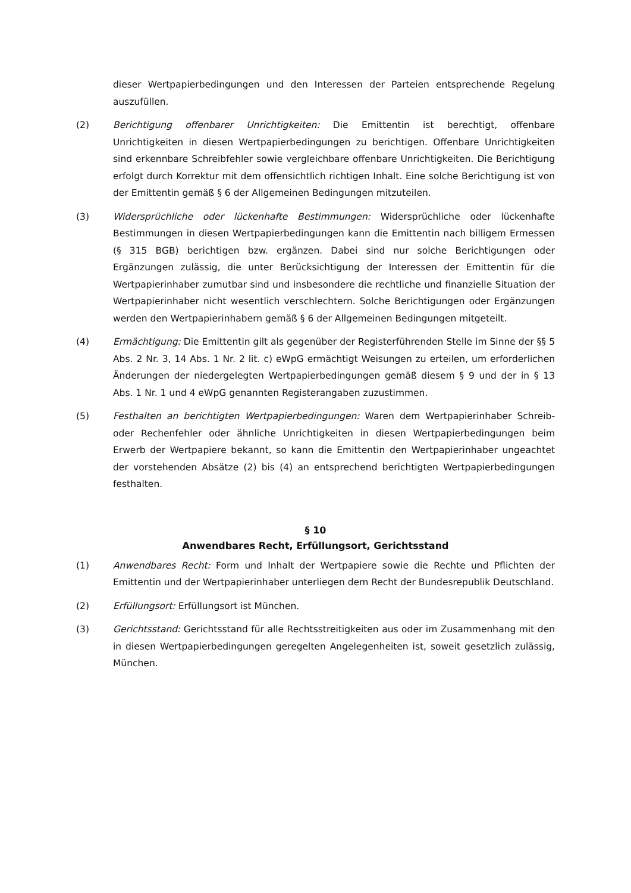dieser Wertpapierbedingungen und den Interessen der Parteien entsprechende Regelung auszufüllen.
(2) Berichtigung offenbarer Unrichtigkeiten: Die Emittentin ist berechtigt, offenbare Unrichtigkeiten in diesen Wertpapierbedingungen zu berichtigen. Offenbare Unrichtigkeiten sind erkennbare Schreibfehler sowie vergleichbare offenbare Unrichtigkeiten. Die Berichtigung erfolgt durch Korrektur mit dem offensichtlich richtigen Inhalt. Eine solche Berichtigung ist von der Emittentin gemäß § 6 der Allgemeinen Bedingungen mitzuteilen.
(3) Widersprüchliche oder lückenhafte Bestimmungen: Widersprüchliche oder lückenhafte Bestimmungen in diesen Wertpapierbedingungen kann die Emittentin nach billigem Ermessen (§ 315 BGB) berichtigen bzw. ergänzen. Dabei sind nur solche Berichtigungen oder Ergänzungen zulässig, die unter Berücksichtigung der Interessen der Emittentin für die Wertpapierinhaber zumutbar sind und insbesondere die rechtliche und finanzielle Situation der Wertpapierinhaber nicht wesentlich verschlechtern. Solche Berichtigungen oder Ergänzungen werden den Wertpapierinhabern gemäß § 6 der Allgemeinen Bedingungen mitgeteilt.
(4) Ermächtigung: Die Emittentin gilt als gegenüber der Registerführenden Stelle im Sinne der §§ 5 Abs. 2 Nr. 3, 14 Abs. 1 Nr. 2 lit. c) eWpG ermächtigt Weisungen zu erteilen, um erforderlichen Änderungen der niedergelegten Wertpapierbedingungen gemäß diesem § 9 und der in § 13 Abs. 1 Nr. 1 und 4 eWpG genannten Registerangaben zuzustimmen.
(5) Festhalten an berichtigten Wertpapierbedingungen: Waren dem Wertpapierinhaber Schreib- oder Rechenfehler oder ähnliche Unrichtigkeiten in diesen Wertpapierbedingungen beim Erwerb der Wertpapiere bekannt, so kann die Emittentin den Wertpapierinhaber ungeachtet der vorstehenden Absätze (2) bis (4) an entsprechend berichtigten Wertpapierbedingungen festhalten.
§ 10
Anwendbares Recht, Erfüllungsort, Gerichtsstand
(1) Anwendbares Recht: Form und Inhalt der Wertpapiere sowie die Rechte und Pflichten der Emittentin und der Wertpapierinhaber unterliegen dem Recht der Bundesrepublik Deutschland.
(2) Erfüllungsort: Erfüllungsort ist München.
(3) Gerichtsstand: Gerichtsstand für alle Rechtsstreitigkeiten aus oder im Zusammenhang mit den in diesen Wertpapierbedingungen geregelten Angelegenheiten ist, soweit gesetzlich zulässig, München.